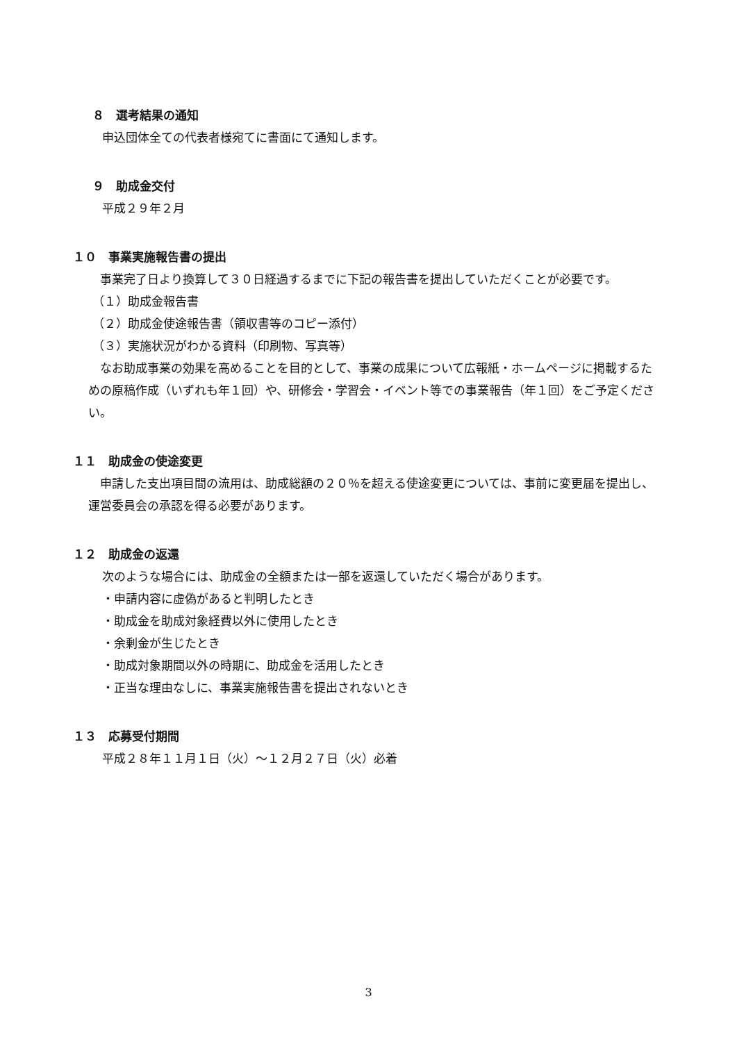８　選考結果の通知
申込団体全ての代表者様宛てに書面にて通知します。
９　助成金交付
平成２９年２月
１０　事業実施報告書の提出
　事業完了日より換算して３０日経過するまでに下記の報告書を提出していただくことが必要です。
（１）助成金報告書
（２）助成金使途報告書（領収書等のコピー添付）
（３）実施状況がわかる資料（印刷物、写真等）
　なお助成事業の効果を高めることを目的として、事業の成果について広報紙・ホームページに掲載するための原稿作成（いずれも年１回）や、研修会・学習会・イベント等での事業報告（年１回）をご予定ください。
１１　助成金の使途変更
　申請した支出項目間の流用は、助成総額の２０％を超える使途変更については、事前に変更届を提出し、運営委員会の承認を得る必要があります。
１２　助成金の返還
次のような場合には、助成金の全額または一部を返還していただく場合があります。
・申請内容に虚偽があると判明したとき
・助成金を助成対象経費以外に使用したとき
・余剰金が生じたとき
・助成対象期間以外の時期に、助成金を活用したとき
・正当な理由なしに、事業実施報告書を提出されないとき
１３　応募受付期間
平成２８年１１月１日（火）～１２月２７日（火）必着
3